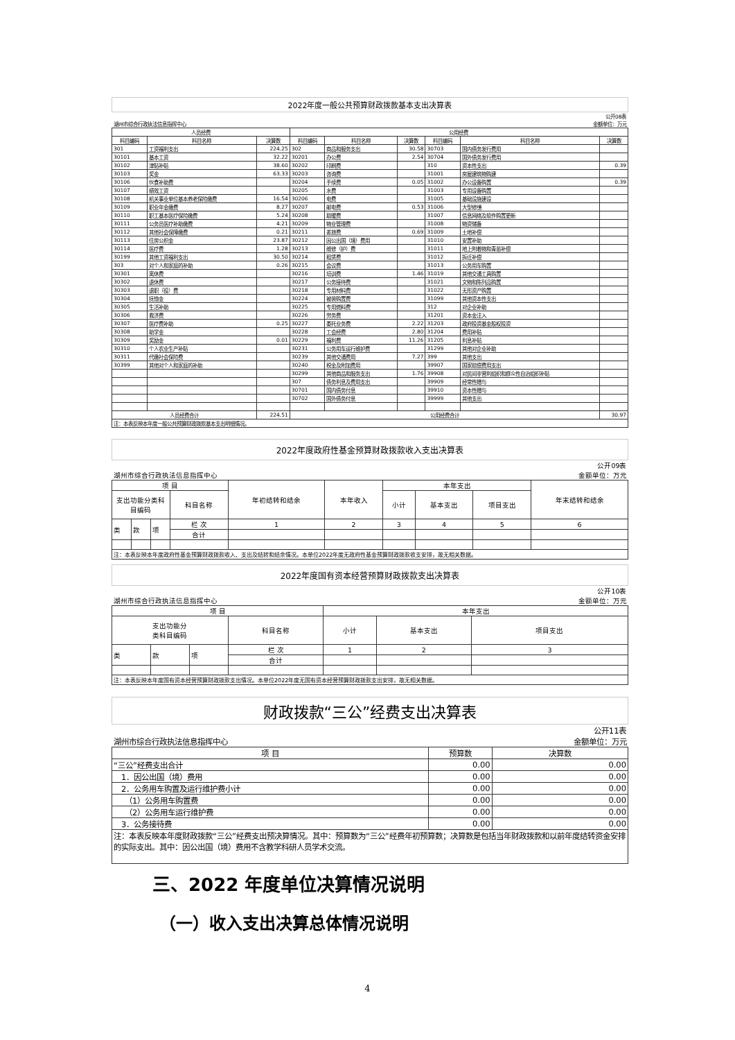2022年度一般公共预算财政拨款基本支出决算表
| 公开08表 | | | | | | | | |
| 湖州市综合行政执法信息指挥中心 | | | | | | 金额单位：万元 | | |
| 人员经费 | | | 公用经费 | | | | | |
| 科目编码 | 科目名称 | 决算数 | 科目编码 | 科目名称 | 决算数 | 科目编码 | 科目名称 | 决算数 |
| 301 | 工资福利支出 | 224.25 | 302 | 商品和服务支出 | 30.58 | 30703 | 国内债务发行费用 | |
| 30101 | 基本工资 | 32.22 | 30201 | 办公费 | 2.54 | 30704 | 国外债务发行费用 | |
| 30102 | 津贴补贴 | 38.60 | 30202 | 印刷费 | | 310 | 资本性支出 | 0.39 |
| 30103 | 奖金 | 63.33 | 30203 | 咨询费 | | 31001 | 房屋建筑物购建 | |
| 30106 | 伙食补助费 | | 30204 | 手续费 | 0.05 | 31002 | 办公设备购置 | 0.39 |
| 30107 | 绩效工资 | | 30205 | 水费 | | 31003 | 专用设备购置 | |
| 30108 | 机关事业单位基本养老保险缴费 | 16.54 | 30206 | 电费 | | 31005 | 基础设施建设 | |
| 30109 | 职业年金缴费 | 8.27 | 30207 | 邮电费 | 0.53 | 31006 | 大型修缮 | |
| 30110 | 职工基本医疗保险缴费 | 5.24 | 30208 | 取暖费 | | 31007 | 信息网络及软件购置更新 | |
| 30111 | 公务员医疗补助缴费 | 4.21 | 30209 | 物业管理费 | | 31008 | 物资储备 | |
| 30112 | 其他社会保障缴费 | 0.21 | 30211 | 差旅费 | 0.69 | 31009 | 土地补偿 | |
| 30113 | 住房公积金 | 23.87 | 30212 | 因公出国（境）费用 | | 31010 | 安置补助 | |
| 30114 | 医疗费 | 1.28 | 30213 | 维修（护）费 | | 31011 | 地上附着物和青苗补偿 | |
| 30199 | 其他工资福利支出 | 30.50 | 30214 | 租赁费 | | 31012 | 拆迁补偿 | |
| 303 | 对个人和家庭的补助 | 0.26 | 30215 | 会议费 | | 31013 | 公务用车购置 | |
| 30301 | 离休费 | | 30216 | 培训费 | 1.46 | 31019 | 其他交通工具购置 | |
| 30302 | 退休费 | | 30217 | 公务接待费 | | 31021 | 文物和陈列品购置 | |
| 30303 | 退职（役）费 | | 30218 | 专用材料费 | | 31022 | 无形资产购置 | |
| 30304 | 抚恤金 | | 30224 | 被装购置费 | | 31099 | 其他资本性支出 | |
| 30305 | 生活补助 | | 30225 | 专用燃料费 | | 312 | 对企业补助 | |
| 30306 | 救济费 | | 30226 | 劳务费 | | 31201 | 资本金注入 | |
| 30307 | 医疗费补助 | 0.25 | 30227 | 委托业务费 | 2.22 | 31203 | 政府投资基金股权投资 | |
| 30308 | 助学金 | | 30228 | 工会经费 | 2.80 | 31204 | 费用补贴 | |
| 30309 | 奖励金 | 0.01 | 30229 | 福利费 | 11.26 | 31205 | 利息补贴 | |
| 30310 | 个人农业生产补贴 | | 30231 | 公务用车运行维护费 | | 31299 | 其他对企业补助 | |
| 30311 | 代缴社会保险费 | | 30239 | 其他交通费用 | 7.27 | 399 | 其他支出 | |
| 30399 | 其他对个人和家庭的补助 | | 30240 | 税金及附加费用 | | 39907 | 国家赔偿费用支出 | |
| | | | 30299 | 其他商品和服务支出 | 1.76 | 39908 | 对民间非营利组织和群众性自治组织补贴 | |
| | | | 307 | 债务利息及费用支出 | | 39909 | 经常性赠与 | |
| | | | 30701 | 国内债务付息 | | 39910 | 资本性赠与 | |
| | | | 30702 | 国外债务付息 | | 39999 | 其他支出 | |
| 人员经费合计 | | 224.51 | 公用经费合计 | | | | | 30.97 |
| 注：本表反映本年度一般公共预算财政拨款基本支出明细情况。 | | | | | | | | |
2022年度政府性基金预算财政拨款收入支出决算表
| 公开09表 | | | | | | | | | |
| 湖州市综合行政执法信息指挥中心 | | | | | | | | | 金额单位：万元 |
| 项 目 | | | | 年初结转和结余 | 本年收入 | 本年支出 | | | 年末结转和结余 |
| 支出功能分类科目编码 | | | 科目名称 | | | 小计 | 基本支出 | 项目支出 | |
| 类 | 款 | 项 | 栏 次 | 1 | 2 | 3 | 4 | 5 | 6 |
| | | | 合计 | | | | | | |
| 注：本表反映本年度政府性基金预算财政拨款收入、支出及结转和结余情况。本单位2022年度无政府性基金预算财政拨款收支安排，故无相关数据。 | | | | | | | | | |
2022年度国有资本经营预算财政拨款支出决算表
| 公开10表 | | | | | | |
| 湖州市综合行政执法信息指挥中心 | | | | | | 金额单位：万元 |
| 项 目 | | | | 本年支出 | | |
| 支出功能分 类科目编码 | | | 科目名称 | 小计 | 基本支出 | 项目支出 |
| 类 | 款 | 项 | 栏 次 | 1 | 2 | 3 |
| | | | 合计 | | | |
| 注：本表反映本年度国有资本经营预算财政拨款支出情况。本单位2022年度无国有资本经营预算财政拨款支出安排，故无相关数据。 | | | | | | |
财政拨款“三公”经费支出决算表
| 公开11表 | | |
| 湖州市综合行政执法信息指挥中心 | | 金额单位：万元 |
| 项 目 | 预算数 | 决算数 |
| “三公”经费支出合计 | 0.00 | 0.00 |
| 1．因公出国（境）费用 | 0.00 | 0.00 |
| 2．公务用车购置及运行维护费小计 | 0.00 | 0.00 |
| （1）公务用车购置费 | 0.00 | 0.00 |
| （2）公务用车运行维护费 | 0.00 | 0.00 |
| 3．公务接待费 | 0.00 | 0.00 |
| 注：本表反映本年度财政拨款“三公”经费支出预决算情况。其中：预算数为“三公”经费年初预算数；决算数是包括当年财政拨款和以前年度结转资金安排的实际支出。其中：因公出国（境）费用不含教学科研人员学术交流。 | | |
三、2022 年度单位决算情况说明
（一）收入支出决算总体情况说明
4